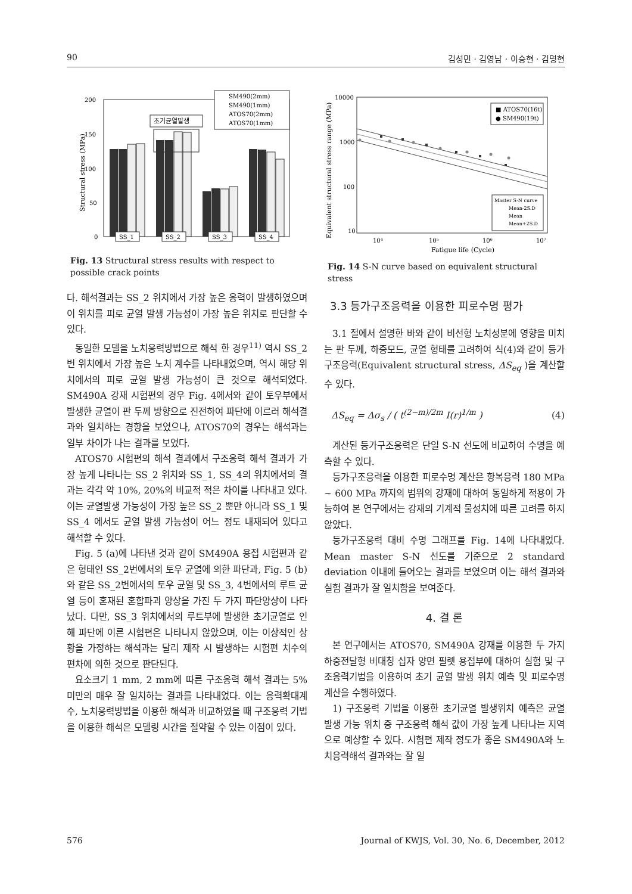90 김성민 · 김영남 · 이승현 · 김명현
200
150
100
50
0
Structural stress (MPa)
초기균열발생
SM490(2mm)
SM490(1mm)
ATOS70(2mm)
ATOS70(1mm)
SS_1
SS_2
SS_3
SS_4
Fig. 13 Structural stress results with respect to possible crack points
다. 해석결과는 SS_2 위치에서 가장 높은 응력이 발생하였으며 이 위치를 피로 균열 발생 가능성이 가장 높은 위치로 판단할 수 있다.
동일한 모델을 노치응력방법으로 해석 한 경우<sup>11)</sup> 역시 SS_2번 위치에서 가장 높은 노치 계수를 나타내었으며, 역시 해당 위치에서의 피로 균열 발생 가능성이 큰 것으로 해석되었다. SM490A 강재 시험편의 경우 Fig. 4에서와 같이 토우부에서 발생한 균열이 판 두께 방향으로 진전하여 파단에 이르러 해석결과와 일치하는 경향을 보였으나, ATOS70의 경우는 해석과는 일부 차이가 나는 결과를 보였다.
ATOS70 시험편의 해석 결과에서 구조응력 해석 결과가 가장 높게 나타나는 SS_2 위치와 SS_1, SS_4의 위치에서의 결과는 각각 약 10%, 20%의 비교적 적은 차이를 나타내고 있다. 이는 균열발생 가능성이 가장 높은 SS_2 뿐만 아니라 SS_1 및 SS_4 에서도 균열 발생 가능성이 어느 정도 내재되어 있다고 해석할 수 있다.
Fig. 5 (a)에 나타낸 것과 같이 SM490A 용접 시험편과 같은 형태인 SS_2번에서의 토우 균열에 의한 파단과, Fig. 5 (b)와 같은 SS_2번에서의 토우 균열 및 SS_3, 4번에서의 루트 균열 등이 혼재된 혼합파괴 양상을 가진 두 가지 파단양상이 나타났다. 다만, SS_3 위치에서의 루트부에 발생한 초기균열로 인해 파단에 이른 시험편은 나타나지 않았으며, 이는 이상적인 상황을 가정하는 해석과는 달리 제작 시 발생하는 시험편 치수의 편차에 의한 것으로 판단된다.
요소크기 1 mm, 2 mm에 따른 구조응력 해석 결과는 5% 미만의 매우 잘 일치하는 결과를 나타내었다. 이는 응력확대계수, 노치응력방법을 이용한 해석과 비교하였을 때 구조응력 기법을 이용한 해석은 모델링 시간을 절약할 수 있는 이점이 있다.
10000
1000
100
10
Equivalent structural stress range (MPa)
10⁴
10⁵
10⁶
10⁷
■ ATOS70(16t)
● SM490(19t)
Master S-N curve
Mean-2S.D
Mean
Mean+2S.D
Fatigue life (Cycle)
Fig. 14 S-N curve based on equivalent structural stress
3.3 등가구조응력을 이용한 피로수명 평가
3.1 절에서 설명한 바와 같이 비선형 노치성분에 영향을 미치는 판 두께, 하중모드, 균열 형태를 고려하여 식(4)와 같이 등가구조응력(Equivalent structural stress, ΔS<sub>eq</sub> )을 계산할 수 있다.
ΔS<sub>eq</sub> = Δσ<sub>s</sub> / ( t<sup>(2−m)/2m</sup> I(r)<sup>1/m</sup> ) (4)
계산된 등가구조응력은 단일 S-N 선도에 비교하여 수명을 예측할 수 있다.
등가구조응력을 이용한 피로수명 계산은 항복응력 180 MPa ~ 600 MPa 까지의 범위의 강재에 대하여 동일하게 적용이 가능하여 본 연구에서는 강재의 기계적 물성치에 따른 고려를 하지 않았다.
등가구조응력 대비 수명 그래프를 Fig. 14에 나타내었다. Mean master S-N 선도를 기준으로 2 standard deviation 이내에 들어오는 결과를 보였으며 이는 해석 결과와 실험 결과가 잘 일치함을 보여준다.
4. 결 론
본 연구에서는 ATOS70, SM490A 강재를 이용한 두 가지 하중전달형 비대칭 십자 양면 필렛 용접부에 대하여 실험 및 구조응력기법을 이용하여 초기 균열 발생 위치 예측 및 피로수명 계산을 수행하였다.
1) 구조응력 기법을 이용한 초기균열 발생위치 예측은 균열 발생 가능 위치 중 구조응력 해석 값이 가장 높게 나타나는 지역으로 예상할 수 있다. 시험편 제작 정도가 좋은 SM490A와 노치응력해석 결과와는 잘 일
576 Journal of KWJS, Vol. 30, No. 6, December, 2012